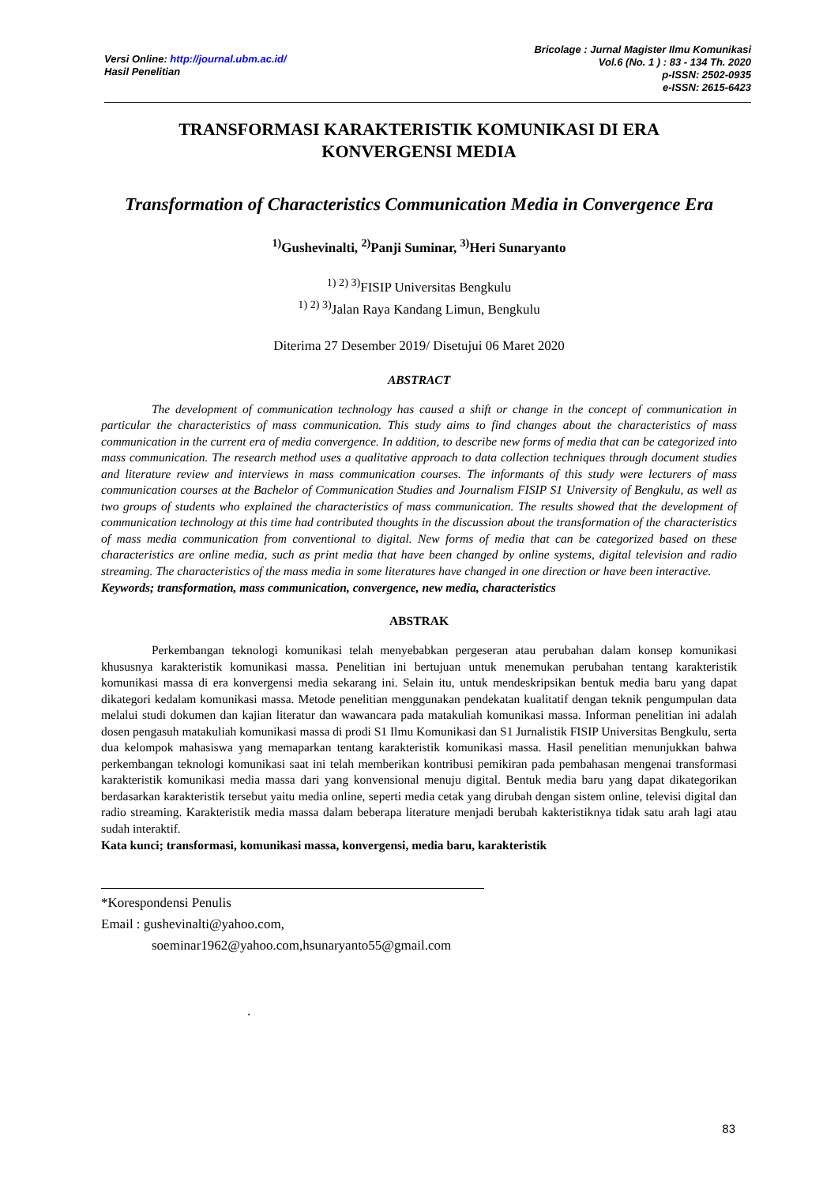Versi Online: http://journal.ubm.ac.id/
Hasil Penelitian
Bricolage : Jurnal Magister Ilmu Komunikasi
Vol.6 (No. 1 ) : 83 - 134 Th. 2020
p-ISSN: 2502-0935
e-ISSN: 2615-6423
TRANSFORMASI KARAKTERISTIK KOMUNIKASI DI ERA
KONVERGENSI MEDIA
Transformation of Characteristics Communication Media in Convergence Era
<sup>1)</sup> Gushevinalti, <sup>2)</sup>Panji Suminar, <sup>3)</sup>Heri Sunaryanto
<sup>1) 2) 3)</sup>FISIP Universitas Bengkulu
<sup>1) 2) 3)</sup>Jalan Raya Kandang Limun, Bengkulu
Diterima 27 Desember 2019/ Disetujui 06 Maret 2020
ABSTRACT
The development of communication technology has caused a shift or change in the concept of communication in particular the characteristics of mass communication. This study aims to find changes about the characteristics of mass communication in the current era of media convergence. In addition, to describe new forms of media that can be categorized into mass communication. The research method uses a qualitative approach to data collection techniques through document studies and literature review and interviews in mass communication courses. The informants of this study were lecturers of mass communication courses at the Bachelor of Communication Studies and Journalism FISIP S1 University of Bengkulu, as well as two groups of students who explained the characteristics of mass communication. The results showed that the development of communication technology at this time had contributed thoughts in the discussion about the transformation of the characteristics of mass media communication from conventional to digital. New forms of media that can be categorized based on these characteristics are online media, such as print media that have been changed by online systems, digital television and radio streaming. The characteristics of the mass media in some literatures have changed in one direction or have been interactive.
Keywords; transformation, mass communication, convergence, new media, characteristics
ABSTRAK
Perkembangan teknologi komunikasi telah menyebabkan pergeseran atau perubahan dalam konsep komunikasi khususnya karakteristik komunikasi massa. Penelitian ini bertujuan untuk menemukan perubahan tentang karakteristik komunikasi massa di era konvergensi media sekarang ini. Selain itu, untuk mendeskripsikan bentuk media baru yang dapat dikategori kedalam komunikasi massa. Metode penelitian menggunakan pendekatan kualitatif dengan teknik pengumpulan data melalui studi dokumen dan kajian literatur dan wawancara pada matakuliah komunikasi massa. Informan penelitian ini adalah dosen pengasuh matakuliah komunikasi massa di prodi S1 Ilmu Komunikasi dan S1 Jurnalistik FISIP Universitas Bengkulu, serta dua kelompok mahasiswa yang memaparkan tentang karakteristik komunikasi massa. Hasil penelitian menunjukkan bahwa perkembangan teknologi komunikasi saat ini telah memberikan kontribusi pemikiran pada pembahasan mengenai transformasi karakteristik komunikasi media massa dari yang konvensional menuju digital. Bentuk media baru yang dapat dikategorikan berdasarkan karakteristik tersebut yaitu media online, seperti media cetak yang dirubah dengan sistem online, televisi digital dan radio streaming. Karakteristik media massa dalam beberapa literature menjadi berubah kakteristiknya tidak satu arah lagi atau sudah interaktif.
Kata kunci; transformasi, komunikasi massa, konvergensi, media baru, karakteristik
*Korespondensi Penulis
Email : gushevinalti@yahoo.com,
soeminar1962@yahoo.com,hsunaryanto55@gmail.com
.
83